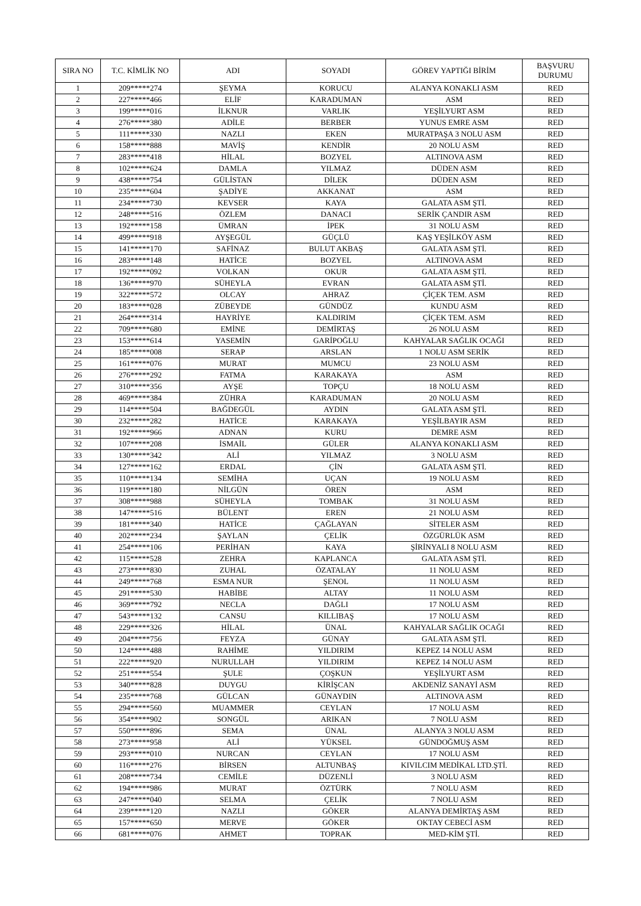| SIRA NO | T.C. KİMLİK NO | ADI | SOYADI | GÖREV YAPTIĞI BİRİM | BAŞVURU DURUMU |
| --- | --- | --- | --- | --- | --- |
| 1 | 209*****274 | ŞEYMA | KORUCU | ALANYA KONAKLI ASM | RED |
| 2 | 227*****466 | ELİF | KARADUMAN | ASM | RED |
| 3 | 199*****016 | İLKNUR | VARLIK | YEŞİLYURT ASM | RED |
| 4 | 276*****380 | ADİLE | BERBER | YUNUS EMRE ASM | RED |
| 5 | 111*****330 | NAZLI | EKEN | MURATPAŞA 3 NOLU ASM | RED |
| 6 | 158*****888 | MAVİŞ | KENDİR | 20 NOLU ASM | RED |
| 7 | 283*****418 | HİLAL | BOZYEL | ALTINOVA ASM | RED |
| 8 | 102*****624 | DAMLA | YILMAZ | DÜDEN ASM | RED |
| 9 | 438*****754 | GÜLİSTAN | DİLEK | DÜDEN ASM | RED |
| 10 | 235*****604 | ŞADİYE | AKKANAT | ASM | RED |
| 11 | 234*****730 | KEVSER | KAYA | GALATA ASM ŞTİ. | RED |
| 12 | 248*****516 | ÖZLEM | DANACI | SERİK ÇANDIR ASM | RED |
| 13 | 192*****158 | ÜMRAN | İPEK | 31 NOLU ASM | RED |
| 14 | 499*****918 | AYŞEGÜL | GÜÇLÜ | KAŞ YEŞİLKÖY ASM | RED |
| 15 | 141*****170 | SAFİNAZ | BULUT AKBAŞ | GALATA ASM ŞTİ. | RED |
| 16 | 283*****148 | HATİCE | BOZYEL | ALTINOVA ASM | RED |
| 17 | 192*****092 | VOLKAN | OKUR | GALATA ASM ŞTİ. | RED |
| 18 | 136*****970 | SÜHEYLA | EVRAN | GALATA ASM ŞTİ. | RED |
| 19 | 322*****572 | OLCAY | AHRAZ | ÇİÇEK TEM. ASM | RED |
| 20 | 183*****028 | ZÜBEYDE | GÜNDÜZ | KUNDU ASM | RED |
| 21 | 264*****314 | HAYRİYE | KALDIRIM | ÇİÇEK TEM. ASM | RED |
| 22 | 709*****680 | EMİNE | DEMİRTAŞ | 26 NOLU ASM | RED |
| 23 | 153*****614 | YASEMİN | GARİPOĞLU | KAHYALAR SAĞLIK OCAĞI | RED |
| 24 | 185*****008 | SERAP | ARSLAN | 1 NOLU ASM SERİK | RED |
| 25 | 161*****076 | MURAT | MUMCU | 23 NOLU ASM | RED |
| 26 | 276*****292 | FATMA | KARAKAYA | ASM | RED |
| 27 | 310*****356 | AYŞE | TOPÇU | 18 NOLU ASM | RED |
| 28 | 469*****384 | ZÜHRA | KARADUMAN | 20 NOLU ASM | RED |
| 29 | 114*****504 | BAĞDEGÜL | AYDIN | GALATA ASM ŞTİ. | RED |
| 30 | 232*****282 | HATİCE | KARAKAYA | YEŞİLBAYIR ASM | RED |
| 31 | 192*****966 | ADNAN | KURU | DEMRE ASM | RED |
| 32 | 107*****208 | İSMAİL | GÜLER | ALANYA KONAKLI ASM | RED |
| 33 | 130*****342 | ALİ | YILMAZ | 3 NOLU ASM | RED |
| 34 | 127*****162 | ERDAL | ÇİN | GALATA ASM ŞTİ. | RED |
| 35 | 110*****134 | SEMİHA | UÇAN | 19 NOLU ASM | RED |
| 36 | 119*****180 | NİLGÜN | ÖREN | ASM | RED |
| 37 | 308*****988 | SÜHEYLA | TOMBAK | 31 NOLU ASM | RED |
| 38 | 147*****516 | BÜLENT | EREN | 21 NOLU ASM | RED |
| 39 | 181*****340 | HATİCE | ÇAĞLAYAN | SİTELER ASM | RED |
| 40 | 202*****234 | ŞAYLAN | ÇELİK | ÖZGÜRLÜK ASM | RED |
| 41 | 254*****106 | PERİHAN | KAYA | ŞİRİNYALI 8 NOLU ASM | RED |
| 42 | 115*****528 | ZEHRA | KAPLANCA | GALATA ASM ŞTİ. | RED |
| 43 | 273*****830 | ZUHAL | ÖZATALAY | 11 NOLU ASM | RED |
| 44 | 249*****768 | ESMA NUR | ŞENOL | 11 NOLU ASM | RED |
| 45 | 291*****530 | HABİBE | ALTAY | 11 NOLU ASM | RED |
| 46 | 369*****792 | NECLA | DAĞLI | 17 NOLU ASM | RED |
| 47 | 543*****132 | CANSU | KILLIBAŞ | 17 NOLU ASM | RED |
| 48 | 229*****326 | HİLAL | ÜNAL | KAHYALAR SAĞLIK OCAĞI | RED |
| 49 | 204*****756 | FEYZA | GÜNAY | GALATA ASM ŞTİ. | RED |
| 50 | 124*****488 | RAHİME | YILDIRIM | KEPEZ 14 NOLU ASM | RED |
| 51 | 222*****920 | NURULLAH | YILDIRIM | KEPEZ 14 NOLU ASM | RED |
| 52 | 251*****554 | ŞULE | ÇOŞKUN | YEŞİLYURT ASM | RED |
| 53 | 340*****828 | DUYGU | KİRİŞCAN | AKDENİZ SANAYİ ASM | RED |
| 54 | 235*****768 | GÜLCAN | GÜNAYDIN | ALTINOVA ASM | RED |
| 55 | 294*****560 | MUAMMER | CEYLAN | 17 NOLU ASM | RED |
| 56 | 354*****902 | SONGÜL | ARIKAN | 7 NOLU ASM | RED |
| 57 | 550*****896 | SEMA | ÜNAL | ALANYA 3 NOLU ASM | RED |
| 58 | 273*****958 | ALİ | YÜKSEL | GÜNDOĞMUŞ ASM | RED |
| 59 | 293*****010 | NURCAN | CEYLAN | 17 NOLU ASM | RED |
| 60 | 116*****276 | BİRSEN | ALTUNBAŞ | KIVILCIM MEDİKAL LTD.ŞTİ. | RED |
| 61 | 208*****734 | CEMİLE | DÜZENLİ | 3 NOLU ASM | RED |
| 62 | 194*****986 | MURAT | ÖZTÜRK | 7 NOLU ASM | RED |
| 63 | 247*****040 | SELMA | ÇELİK | 7 NOLU ASM | RED |
| 64 | 239*****120 | NAZLI | GÖKER | ALANYA DEMİRTAŞ ASM | RED |
| 65 | 157*****650 | MERVE | GÖKER | OKTAY CEBECİ ASM | RED |
| 66 | 681*****076 | AHMET | TOPRAK | MED-KİM ŞTİ. | RED |